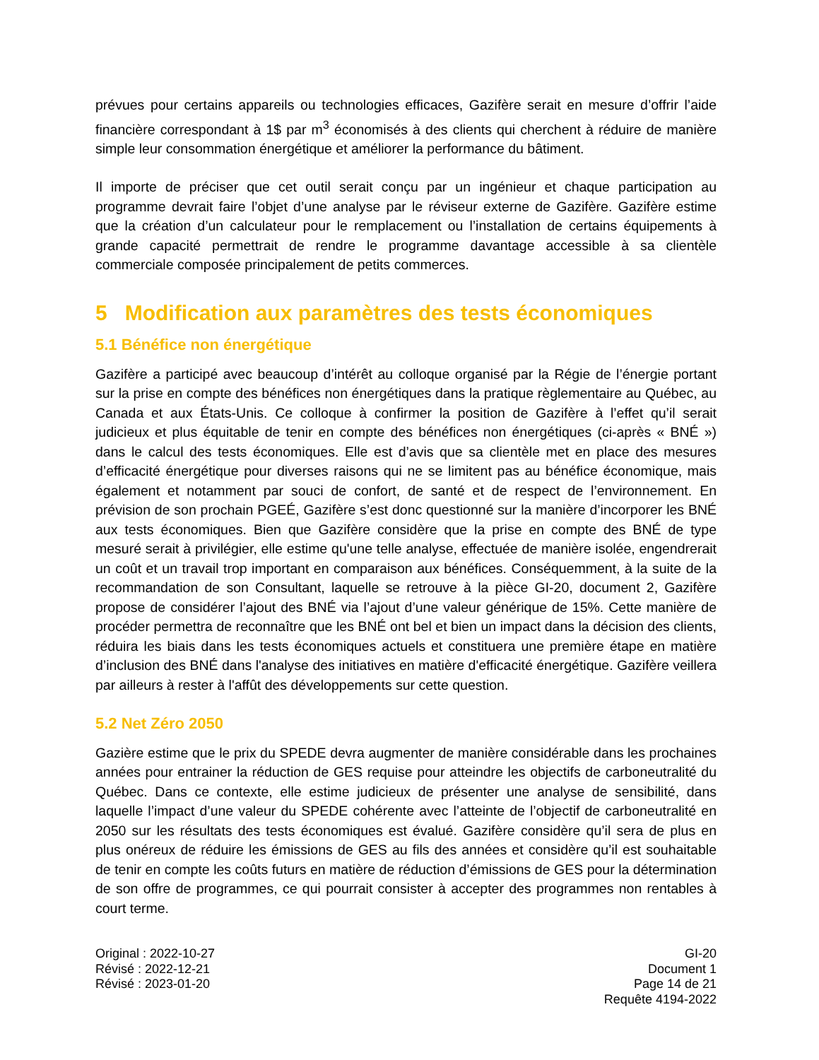prévues pour certains appareils ou technologies efficaces, Gazifère serait en mesure d’offrir l’aide financière correspondant à 1$ par m<sup>3</sup> économisés à des clients qui cherchent à réduire de manière simple leur consommation énergétique et améliorer la performance du bâtiment.
Il importe de préciser que cet outil serait conçu par un ingénieur et chaque participation au programme devrait faire l’objet d’une analyse par le réviseur externe de Gazifère. Gazifère estime que la création d’un calculateur pour le remplacement ou l’installation de certains équipements à grande capacité permettrait de rendre le programme davantage accessible à sa clientèle commerciale composée principalement de petits commerces.
5 Modification aux paramètres des tests économiques
5.1 Bénéfice non énergétique
Gazifère a participé avec beaucoup d’intérêt au colloque organisé par la Régie de l’énergie portant sur la prise en compte des bénéfices non énergétiques dans la pratique règlementaire au Québec, au Canada et aux États-Unis. Ce colloque à confirmer la position de Gazifère à l’effet qu’il serait judicieux et plus équitable de tenir en compte des bénéfices non énergétiques (ci-après « BNÉ ») dans le calcul des tests économiques. Elle est d’avis que sa clientèle met en place des mesures d’efficacité énergétique pour diverses raisons qui ne se limitent pas au bénéfice économique, mais également et notamment par souci de confort, de santé et de respect de l’environnement. En prévision de son prochain PGEÉ, Gazifère s’est donc questionné sur la manière d’incorporer les BNÉ aux tests économiques. Bien que Gazifère considère que la prise en compte des BNÉ de type mesuré serait à privilégier, elle estime qu'une telle analyse, effectuée de manière isolée, engendrerait un coût et un travail trop important en comparaison aux bénéfices. Conséquemment, à la suite de la recommandation de son Consultant, laquelle se retrouve à la pièce GI-20, document 2, Gazifère propose de considérer l’ajout des BNÉ via l’ajout d’une valeur générique de 15%. Cette manière de procéder permettra de reconnaître que les BNÉ ont bel et bien un impact dans la décision des clients, réduira les biais dans les tests économiques actuels et constituera une première étape en matière d’inclusion des BNÉ dans l'analyse des initiatives en matière d'efficacité énergétique. Gazifère veillera par ailleurs à rester à l'affût des développements sur cette question.
5.2 Net Zéro 2050
Gazière estime que le prix du SPEDE devra augmenter de manière considérable dans les prochaines années pour entrainer la réduction de GES requise pour atteindre les objectifs de carboneutralité du Québec. Dans ce contexte, elle estime judicieux de présenter une analyse de sensibilité, dans laquelle l’impact d’une valeur du SPEDE cohérente avec l’atteinte de l’objectif de carboneutralité en 2050 sur les résultats des tests économiques est évalué. Gazifère considère qu’il sera de plus en plus onéreux de réduire les émissions de GES au fils des années et considère qu’il est souhaitable de tenir en compte les coûts futurs en matière de réduction d’émissions de GES pour la détermination de son offre de programmes, ce qui pourrait consister à accepter des programmes non rentables à court terme.
Original : 2022-10-27
Révisé : 2022-12-21
Révisé : 2023-01-20
GI-20
Document 1
Page 14 de 21
Requête 4194-2022